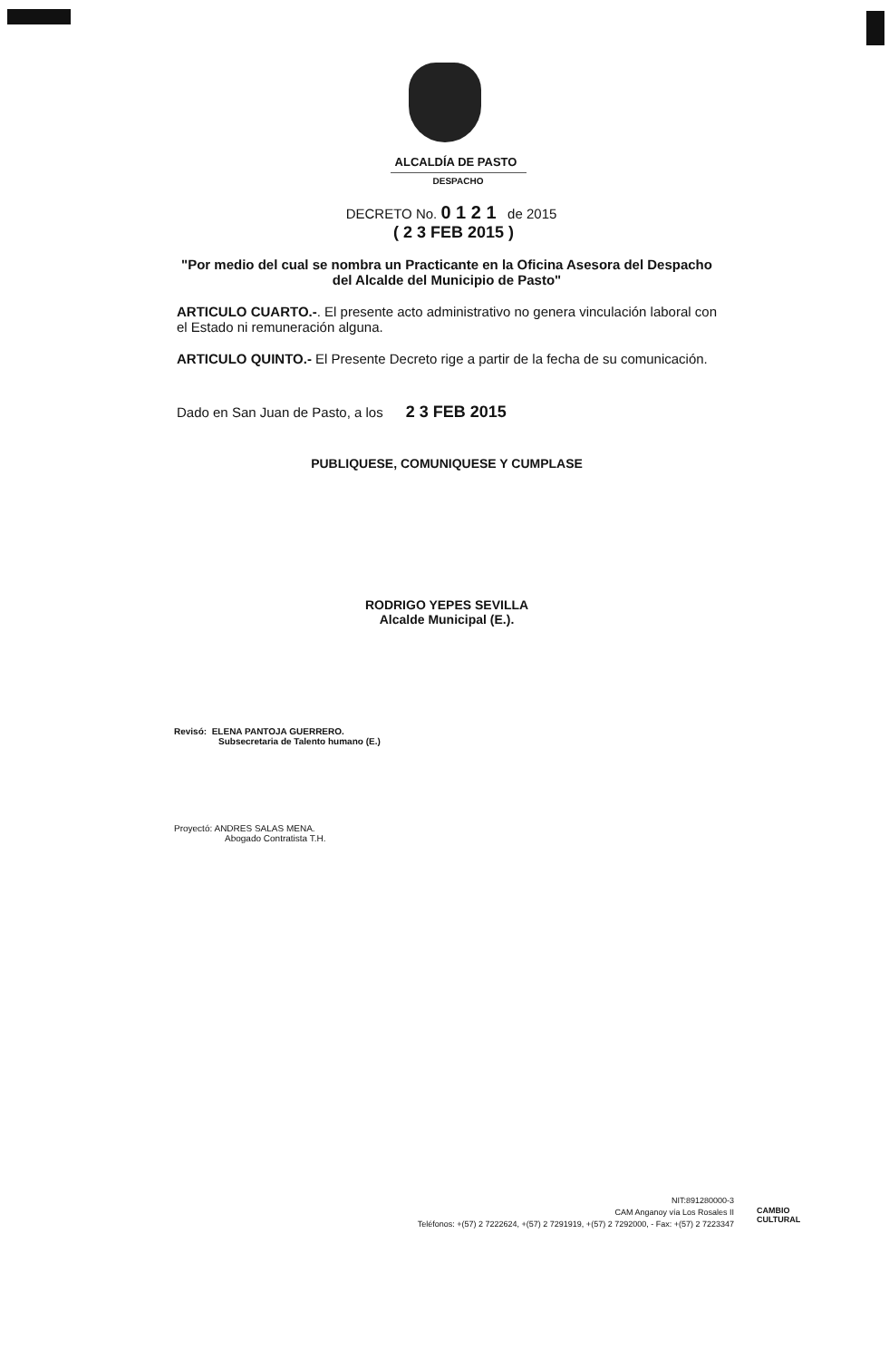ALCALDÍA DE PASTO
DESPACHO
DECRETO No. 0 1 2 1 de 2015
( 2 3 FEB 2015 )
"Por medio del cual se nombra un Practicante en la Oficina Asesora del Despacho del Alcalde del Municipio de Pasto"
ARTICULO CUARTO.-. El presente acto administrativo no genera vinculación laboral con el Estado ni remuneración alguna.
ARTICULO QUINTO.- El Presente Decreto rige a partir de la fecha de su comunicación.
Dado en San Juan de Pasto, a los 2 3 FEB 2015
PUBLIQUESE, COMUNIQUESE Y CUMPLASE
RODRIGO YEPES SEVILLA
Alcalde Municipal (E.).
Revisó: ELENA PANTOJA GUERRERO.
Subsecretaria de Talento humano (E.)
Proyectó: ANDRES SALAS MENA.
Abogado Contratista T.H.
NIT:891280000-3
CAM Anganoy vía Los Rosales II
Teléfonos: +(57) 2 7222624, +(57) 2 7291919, +(57) 2 7292000, - Fax: +(57) 2 7223347
CAMBIO
CULTURAL